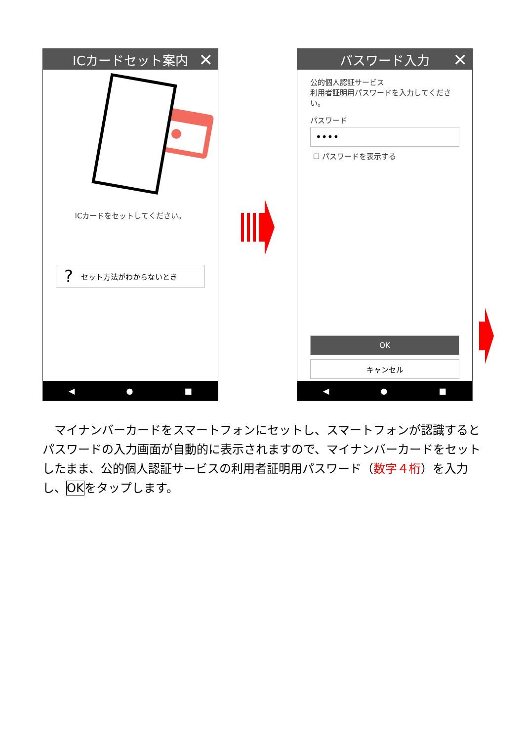ICカードセット案内 ✕
ICカードをセットしてください。
? セット方法がわからないとき
◀ ● ■
パスワード入力 ✕
公的個人認証サービス
利用者証明用パスワードを入力してください。
パスワード
••••
☐ パスワードを表示する
OK
キャンセル
◀ ● ■
　マイナンバーカードをスマートフォンにセットし、スマートフォンが認識するとパスワードの入力画面が自動的に表示されますので、マイナンバーカードをセットしたまま、公的個人認証サービスの利用者証明用パスワード（数字４桁）を入力し、OKをタップします。